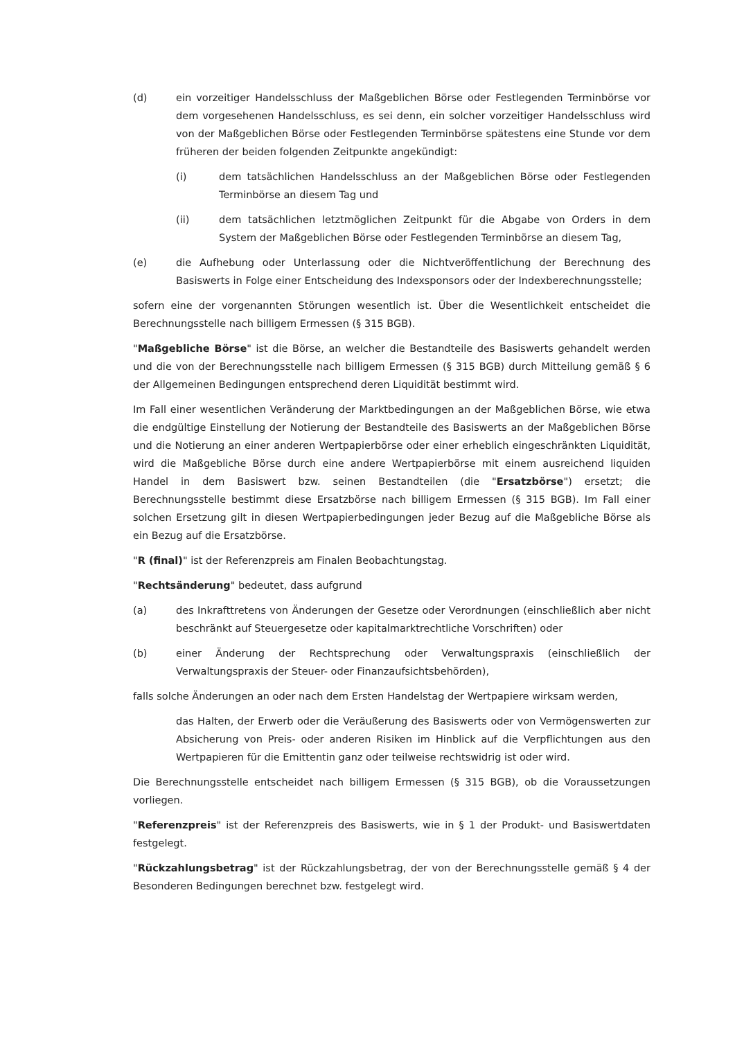(d) ein vorzeitiger Handelsschluss der Maßgeblichen Börse oder Festlegenden Terminbörse vor dem vorgesehenen Handelsschluss, es sei denn, ein solcher vorzeitiger Handelsschluss wird von der Maßgeblichen Börse oder Festlegenden Terminbörse spätestens eine Stunde vor dem früheren der beiden folgenden Zeitpunkte angekündigt:
(i) dem tatsächlichen Handelsschluss an der Maßgeblichen Börse oder Festlegenden Terminbörse an diesem Tag und
(ii) dem tatsächlichen letztmöglichen Zeitpunkt für die Abgabe von Orders in dem System der Maßgeblichen Börse oder Festlegenden Terminbörse an diesem Tag,
(e) die Aufhebung oder Unterlassung oder die Nichtveröffentlichung der Berechnung des Basiswerts in Folge einer Entscheidung des Indexsponsors oder der Indexberechnungsstelle;
sofern eine der vorgenannten Störungen wesentlich ist. Über die Wesentlichkeit entscheidet die Berechnungsstelle nach billigem Ermessen (§ 315 BGB).
"Maßgebliche Börse" ist die Börse, an welcher die Bestandteile des Basiswerts gehandelt werden und die von der Berechnungsstelle nach billigem Ermessen (§ 315 BGB) durch Mitteilung gemäß § 6 der Allgemeinen Bedingungen entsprechend deren Liquidität bestimmt wird.
Im Fall einer wesentlichen Veränderung der Marktbedingungen an der Maßgeblichen Börse, wie etwa die endgültige Einstellung der Notierung der Bestandteile des Basiswerts an der Maßgeblichen Börse und die Notierung an einer anderen Wertpapierbörse oder einer erheblich eingeschränkten Liquidität, wird die Maßgebliche Börse durch eine andere Wertpapierbörse mit einem ausreichend liquiden Handel in dem Basiswert bzw. seinen Bestandteilen (die "Ersatzbörse") ersetzt; die Berechnungsstelle bestimmt diese Ersatzbörse nach billigem Ermessen (§ 315 BGB). Im Fall einer solchen Ersetzung gilt in diesen Wertpapierbedingungen jeder Bezug auf die Maßgebliche Börse als ein Bezug auf die Ersatzbörse.
"R (final)" ist der Referenzpreis am Finalen Beobachtungstag.
"Rechtsänderung" bedeutet, dass aufgrund
(a) des Inkrafttretens von Änderungen der Gesetze oder Verordnungen (einschließlich aber nicht beschränkt auf Steuergesetze oder kapitalmarktrechtliche Vorschriften) oder
(b) einer Änderung der Rechtsprechung oder Verwaltungspraxis (einschließlich der Verwaltungspraxis der Steuer- oder Finanzaufsichtsbehörden),
falls solche Änderungen an oder nach dem Ersten Handelstag der Wertpapiere wirksam werden,
das Halten, der Erwerb oder die Veräußerung des Basiswerts oder von Vermögenswerten zur Absicherung von Preis- oder anderen Risiken im Hinblick auf die Verpflichtungen aus den Wertpapieren für die Emittentin ganz oder teilweise rechtswidrig ist oder wird.
Die Berechnungsstelle entscheidet nach billigem Ermessen (§ 315 BGB), ob die Voraussetzungen vorliegen.
"Referenzpreis" ist der Referenzpreis des Basiswerts, wie in § 1 der Produkt- und Basiswertdaten festgelegt.
"Rückzahlungsbetrag" ist der Rückzahlungsbetrag, der von der Berechnungsstelle gemäß § 4 der Besonderen Bedingungen berechnet bzw. festgelegt wird.